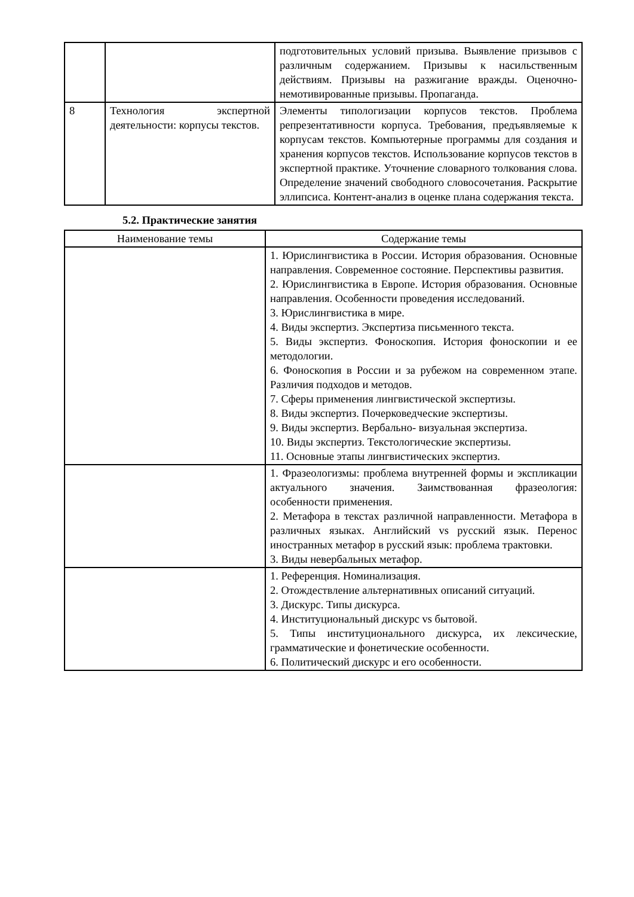| | | подготовительных условий призыва. Выявление призывов с различным содержанием. Призывы к насильственным действиям. Призывы на разжигание вражды. Оценочно-немотивированные призывы. Пропаганда. |
| 8 | Технология экспертной деятельности: корпусы текстов. | Элементы типологизации корпусов текстов. Проблема репрезентативности корпуса. Требования, предъявляемые к корпусам текстов. Компьютерные программы для создания и хранения корпусов текстов. Использование корпусов текстов в экспертной практике. Уточнение словарного толкования слова. Определение значений свободного словосочетания. Раскрытие эллипсиса. Контент-анализ в оценке плана содержания текста. |
5.2. Практические занятия
| Наименование темы | Содержание темы |
| --- | --- |
| | 1. Юрислингвистика в России. История образования. Основные направления. Современное состояние. Перспективы развития. 2. Юрислингвистика в Европе. История образования. Основные направления. Особенности проведения исследований. 3. Юрислингвистика в мире. 4. Виды экспертиз. Экспертиза письменного текста. 5. Виды экспертиз. Фоноскопия. История фоноскопии и ее методологии. 6. Фоноскопия в России и за рубежом на современном этапе. Различия подходов и методов. 7. Сферы применения лингвистической экспертизы. 8. Виды экспертиз. Почерковедческие экспертизы. 9. Виды экспертиз. Вербально- визуальная экспертиза. 10. Виды экспертиз. Текстологические экспертизы. 11. Основные этапы лингвистических экспертиз. |
| | 1. Фразеологизмы: проблема внутренней формы и экспликации актуального значения. Заимствованная фразеология: особенности применения. 2. Метафора в текстах различной направленности. Метафора в различных языках. Английский vs русский язык. Перенос иностранных метафор в русский язык: проблема трактовки. 3. Виды невербальных метафор. |
| | 1. Референция. Номинализация. 2. Отождествление альтернативных описаний ситуаций. 3. Дискурс. Типы дискурса. 4. Институциональный дискурс vs бытовой. 5. Типы институционального дискурса, их лексические, грамматические и фонетические особенности. 6. Политический дискурс и его особенности. |